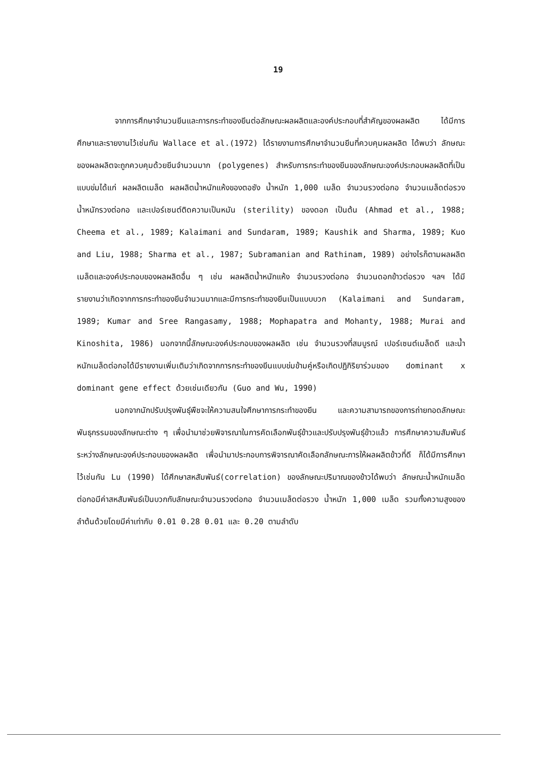19
จากการศึกษาจำนวนยีนและการกระทำของยีนต่อลักษณะผลผลิตและองค์ประกอบที่สำคัญของผลผลิต ได้มีการศึกษาและรายงานไว้เช่นกัน Wallace et al.(1972) ได้รายงานการศึกษาจำนวนยีนที่ควบคุมผลผลิต ได้พบว่า ลักษณะของผลผลิตจะถูกควบคุมด้วยยีนจำนวนมาก (polygenes) สำหรับการกระทำของยีนของลักษณะองค์ประกอบผลผลิตที่เป็นแบบข่มได้แก่ ผลผลิตเมล็ด ผลผลิตน้ำหนักแห้งของตอซัง น้ำหนัก 1,000 เมล็ด จำนวนรวงต่อกอ จำนวนเมล็ดต่อรวง น้ำหนักรวงต่อกอ และเปอร์เซนต์ติดความเป็นหมัน (sterility) ของดอก เป็นต้น (Ahmad et al., 1988; Cheema et al., 1989; Kalaimani and Sundaram, 1989; Kaushik and Sharma, 1989; Kuo and Liu, 1988; Sharma et al., 1987; Subramanian and Rathinam, 1989) อย่างไรก็ตามผลผลิตเมล็ดและองค์ประกอบของผลผลิตอื่น ๆ เช่น ผลผลิตน้ำหนักแห้ง จำนวนรวงต่อกอ จำนวนดอกข้าวต่อรวง ฯลฯ ได้มีรายงานว่าเกิดจากการกระทำของยีนจำนวนมากและมีการกระทำของยีนเป็นแบบบวก (Kalaimani and Sundaram, 1989; Kumar and Sree Rangasamy, 1988; Mophapatra and Mohanty, 1988; Murai and Kinoshita, 1986) นอกจากนี้ลักษณะองค์ประกอบของผลผลิต เช่น จำนวนรวงที่สมบูรณ์ เปอร์เซนต์เมล็ดดี และน้ำหนักเมล็ดต่อกอได้มีรายงานเพิ่มเติมว่าเกิดจากการกระทำของยีนแบบข่มข้ามคู่หรือเกิดปฏิกิริยาร่วมของ dominant x dominant gene effect ด้วยเช่นเดียวกัน (Guo and Wu, 1990)
นอกจากนักปรับปรุงพันธุ์พืชจะให้ความสนใจศึกษาการกระทำของยีน และความสามารถของการถ่ายทอดลักษณะพันธุกรรมของลักษณะต่าง ๆ เพื่อนำมาช่วยพิจารณาในการคัดเลือกพันธุ์ข้าวและปรับปรุงพันธุ์ข้าวแล้ว การศึกษาความสัมพันธ์ระหว่างลักษณะองค์ประกอบของผลผลิต เพื่อนำมาประกอบการพิจารณาคัดเลือกลักษณะการให้ผลผลิตข้าวที่ดี ก็ได้มีการศึกษาไว้เช่นกัน Lu (1990) ได้ศึกษาสหสัมพันธ์(correlation) ของลักษณะปริมาณของข้าวได้พบว่า ลักษณะน้ำหนักเมล็ดต่อกอมีค่าสหสัมพันธ์เป็นบวกกับลักษณะจำนวนรวงต่อกอ จำนวนเมล็ดต่อรวง น้ำหนัก 1,000 เมล็ด รวมทั้งความสูงของลำต้นด้วยโดยมีค่าเท่ากับ 0.01 0.28 0.01 และ 0.20 ตามลำดับ